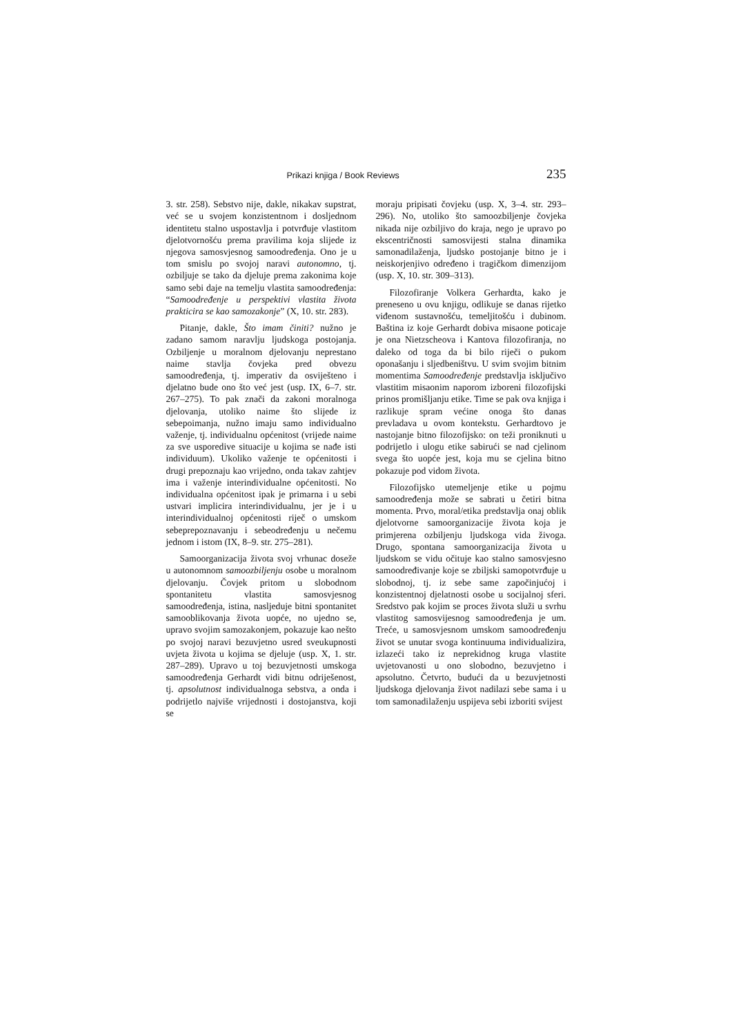Prikazi knjiga / Book Reviews 235
3. str. 258). Sebstvo nije, dakle, nikakav supstrat, već se u svojem konzistentnom i dosljednom identitetu stalno uspostavlja i potvrđuje vlastitom djelotvornošću prema pravilima koja slijede iz njegova samosvjesnog samoodređenja. Ono je u tom smislu po svojoj naravi autonomno, tj. ozbiljuje se tako da djeluje prema zakonima koje samo sebi daje na temelju vlastita samoodređenja: “Samoodređenje u perspektivi vlastita života prakticira se kao samozakonje” (X, 10. str. 283).
Pitanje, dakle, Što imam činiti? nužno je zadano samom naravlju ljudskoga postojanja. Ozbiljenje u moralnom djelovanju neprestano naime stavlja čovjeka pred obvezu samoodređenja, tj. imperativ da osviješteno i djelatno bude ono što već jest (usp. IX, 6–7. str. 267–275). To pak znači da zakoni moralnoga djelovanja, utoliko naime što slijede iz sebepoimanja, nužno imaju samo individualno važenje, tj. individualnu općenitost (vrijede naime za sve usporedive situacije u kojima se nađe isti individuum). Ukoliko važenje te općenitosti i drugi prepoznaju kao vrijedno, onda takav zahtjev ima i važenje interindividualne općenitosti. No individualna općenitost ipak je primarna i u sebi ustvari implicira interindividualnu, jer je i u interindividualnoj općenitosti riječ o umskom sebeprepoznavanju i sebeodređenju u nečemu jednom i istom (IX, 8–9. str. 275–281).
Samoorganizacija života svoj vrhunac doseže u autonomnom samoozbiljenju osobe u moralnom djelovanju. Čovjek pritom u slobodnom spontanitetu vlastita samosvjesnog samoodređenja, istina, nasljeduje bitni spontanitet samooblikovanja života uopće, no ujedno se, upravo svojim samozakonjem, pokazuje kao nešto po svojoj naravi bezuvjetno usred sveukupnosti uvjeta života u kojima se djeluje (usp. X, 1. str. 287–289). Upravo u toj bezuvjetnosti umskoga samoodređenja Gerhardt vidi bitnu odriješenost, tj. apsolutnost individualnoga sebstva, a onda i podrijetlo najviše vrijednosti i dostojanstva, koji se
moraju pripisati čovjeku (usp. X, 3–4. str. 293–296). No, utoliko što samoozbiljenje čovjeka nikada nije ozbiljivo do kraja, nego je upravo po ekscentričnosti samosvijesti stalna dinamika samonadilaženja, ljudsko postojanje bitno je i neiskorjenjivo određeno i tragičkom dimenzijom (usp. X, 10. str. 309–313).
Filozofiranje Volkera Gerhardta, kako je preneseno u ovu knjigu, odlikuje se danas rijetko viđenom sustavnošću, temeljitošću i dubinom. Baština iz koje Gerhardt dobiva misaone poticaje je ona Nietzscheova i Kantova filozofiranja, no daleko od toga da bi bilo riječi o pukom oponašanju i sljedbeništvu. U svim svojim bitnim momentima Samoodređenje predstavlja isključivo vlastitim misaonim naporom izboreni filozofijski prinos promišljanju etike. Time se pak ova knjiga i razlikuje spram većine onoga što danas prevladava u ovom kontekstu. Gerhardtovo je nastojanje bitno filozofijsko: on teži proniknuti u podrijetlo i ulogu etike sabirući se nad cjelinom svega što uopće jest, koja mu se cjelina bitno pokazuje pod vidom života.
Filozofijsko utemeljenje etike u pojmu samoodređenja može se sabrati u četiri bitna momenta. Prvo, moral/etika predstavlja onaj oblik djelotvorne samoorganizacije života koja je primjerena ozbiljenju ljudskoga vida živoga. Drugo, spontana samoorganizacija života u ljudskom se vidu očituje kao stalno samosvjesno samoodređivanje koje se zbiljski samopotvrđuje u slobodnoj, tj. iz sebe same započinjućoj i konzistentnoj djelatnosti osobe u socijalnoj sferi. Sredstvo pak kojim se proces života služi u svrhu vlastitog samosvijesnog samoodređenja je um. Treće, u samosvjesnom umskom samoodređenju život se unutar svoga kontinuuma individualizira, izlazeći tako iz neprekidnog kruga vlastite uvjetovanosti u ono slobodno, bezuvjetno i apsolutno. Četvrto, budući da u bezuvjetnosti ljudskoga djelovanja život nadilazi sebe sama i u tom samonadilaženju uspijeva sebi izboriti svijest